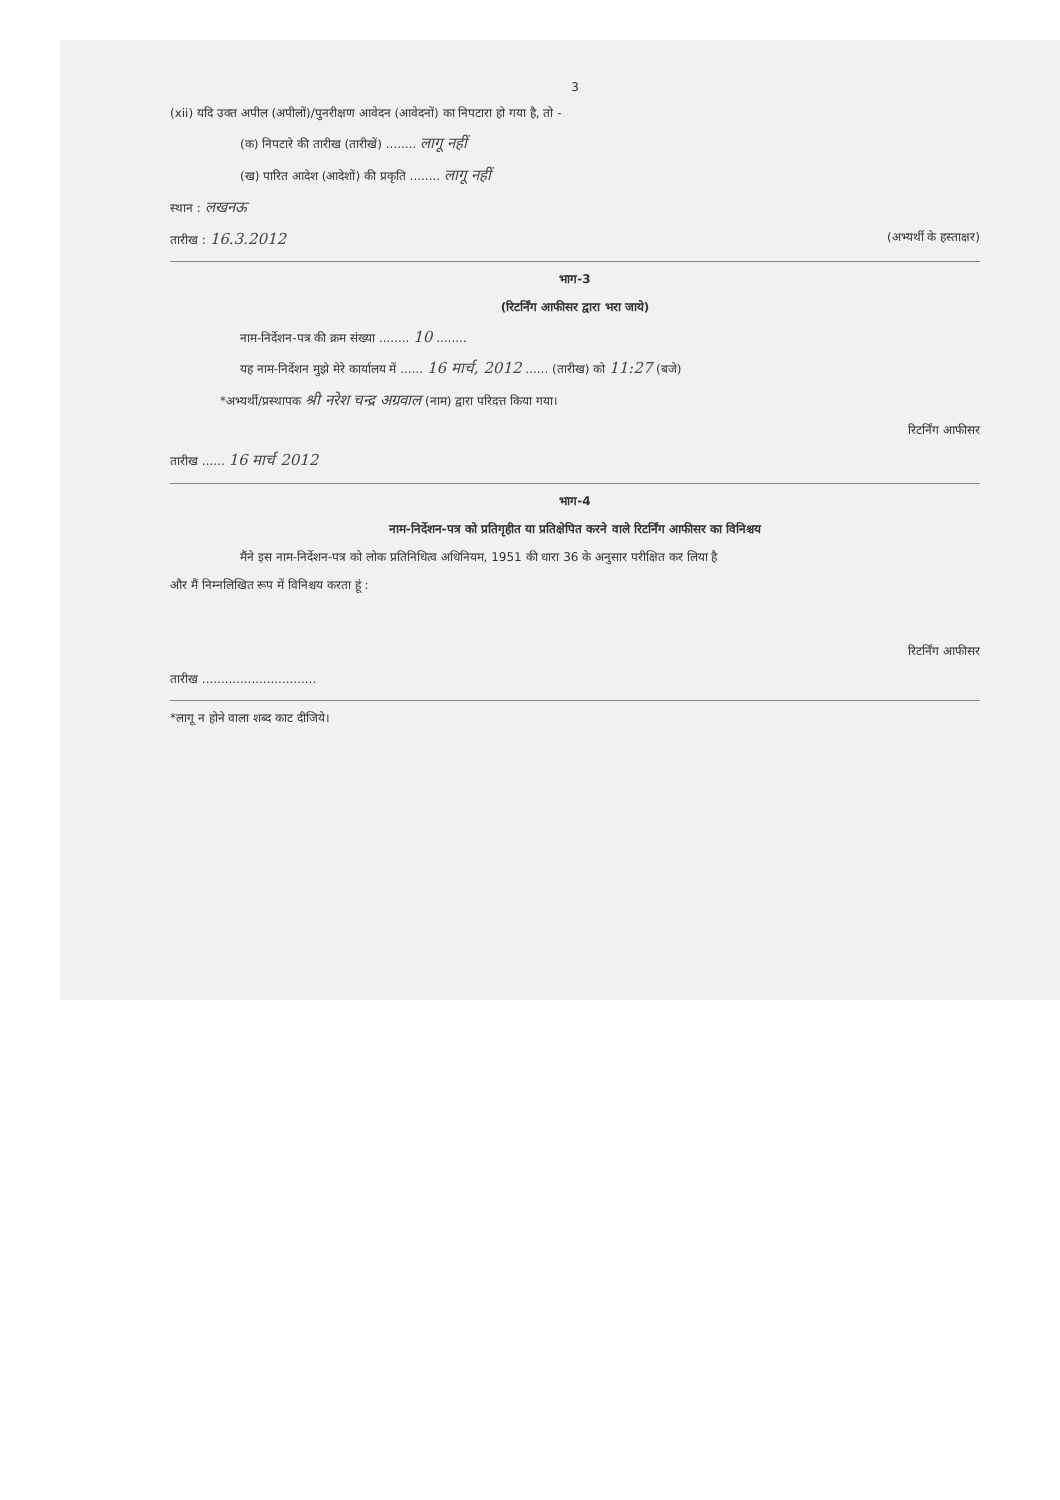3
(xii) यदि उक्त अपील (अपीलों)/पुनरीक्षण आवेदन (आवेदनों) का निपटारा हो गया है, तो -
(क) निपटारे की तारीख (तारीखें) ........ लागू नहीं
(ख) पारित आदेश (आदेशों) की प्रकृति ........ लागू नहीं
स्थान : लखनऊ
तारीख : 16.3.2012 (अभ्यर्थी के हस्ताक्षर)
भाग-3
(रिटर्निंग आफीसर द्वारा भरा जाये)
नाम-निर्देशन-पत्र की क्रम संख्या ........ 10 ........
यह नाम-निर्देशन मुझे मेरे कार्यालय में ...... 16 मार्च, 2012 ...... (तारीख) को 11:27 (बजे)
*अभ्यर्थी/प्रस्थापक श्री नरेश चन्द्र अग्रवाल (नाम) द्वारा परिदत्त किया गया।
रिटर्निंग आफीसर
तारीख ...... 16 मार्च 2012
भाग-4
नाम-निर्देशन-पत्र को प्रतिगृहीत या प्रतिक्षेपित करने वाले रिटर्निंग आफीसर का विनिश्चय
मैंने इस नाम-निर्देशन-पत्र को लोक प्रतिनिधित्व अधिनियम, 1951 की धारा 36 के अनुसार परीक्षित कर लिया है
और मैं निम्नलिखित रूप में विनिश्चय करता हूं :
रिटर्निंग आफीसर
तारीख ..............................
*लागू न होने वाला शब्द काट दीजिये।